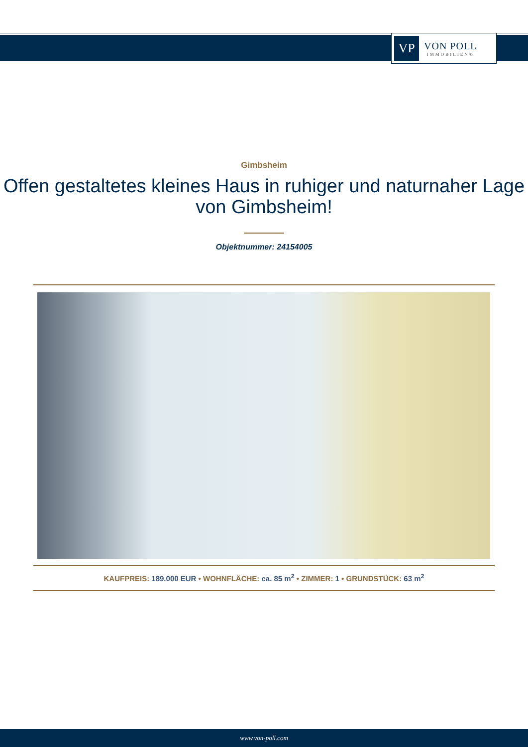VP
VON POLL
IMMOBILIEN®
Gimbsheim
Offen gestaltetes kleines Haus in ruhiger und naturnaher Lage von Gimbsheim!
Objektnummer: 24154005
KAUFPREIS: 189.000 EUR • WOHNFLÄCHE: ca. 85 m<sup>2</sup> • ZIMMER: 1 • GRUNDSTÜCK: 63 m<sup>2</sup>
www.von-poll.com